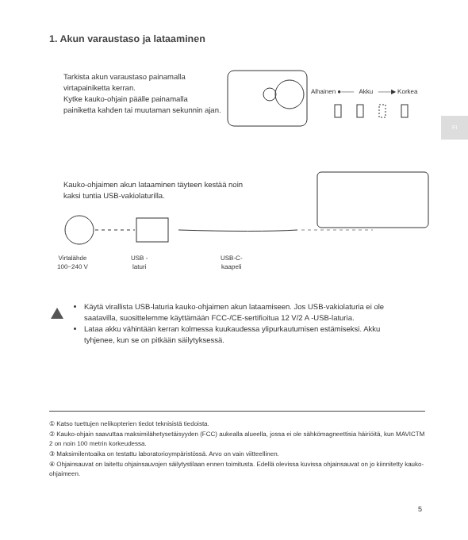1. Akun varaustaso ja lataaminen
FI
Tarkista akun varaustaso painamalla virtapainiketta kerran.
Kytke kauko-ohjain päälle painamalla painiketta kahden tai muutaman sekunnin ajan.
Alhainen ●—— Akku ——▶ Korkea
Kauko-ohjaimen akun lataaminen täyteen kestää noin kaksi tuntia USB-vakiolaturilla.
Virtalähde
100~240 V
USB -
laturi
USB-C-
kaapeli
Käytä virallista USB-laturia kauko-ohjaimen akun lataamiseen. Jos USB-vakiolaturia ei ole saatavilla, suosittelemme käyttämään FCC-/CE-sertifioitua 12 V/2 A -USB-laturia.
Lataa akku vähintään kerran kolmessa kuukaudessa ylipurkautumisen estämiseksi. Akku tyhjenee, kun se on pitkään säilytyksessä.
① Katso tuettujen nelikopterien tiedot teknisistä tiedoista.
② Kauko-ohjain saavuttaa maksimilähetysetäisyyden (FCC) aukealla alueella, jossa ei ole sähkömagneettisia häiriöitä, kun MAVICTM 2 on noin 100 metrin korkeudessa.
③ Maksimilentoaika on testattu laboratorioympäristössä. Arvo on vain viitteellinen.
④ Ohjainsauvat on laitettu ohjainsauvojen säilytystilaan ennen toimitusta. Edellä olevissa kuvissa ohjainsauvat on jo kiinnitetty kauko-ohjaimeen.
5